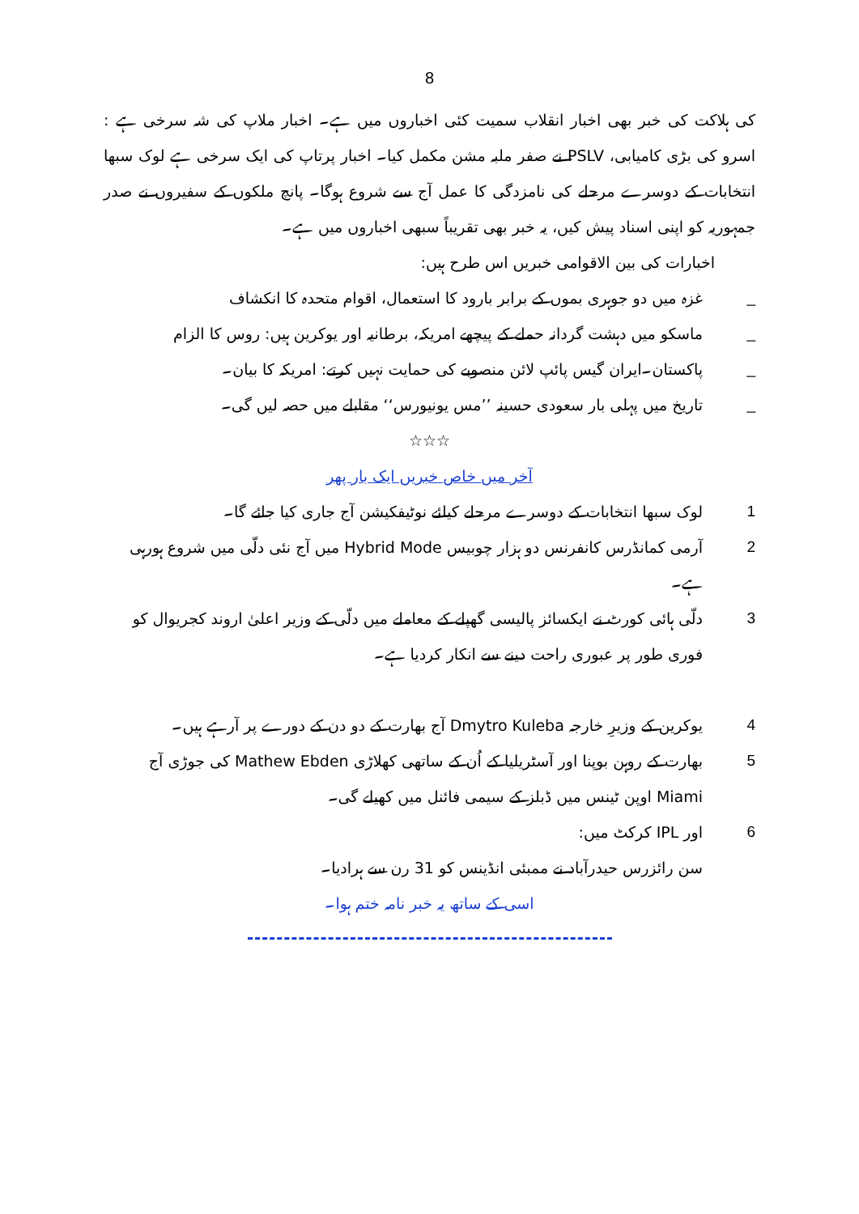8
کی ہلاکت کی خبر بھی اخبار انقلاب سمیت کئی اخباروں میں ہے۔ اخبار ملاپ کی شہ سرخی ہے : اسرو کی بڑی کامیابی، PSLV نے صفر ملبہ مشن مکمل کیا۔ اخبار پرتاپ کی ایک سرخی ہے لوک سبھا انتخابات کے دوسرے مرحلے کی نامزدگی کا عمل آج سے شروع ہوگا۔ پانچ ملکوں کے سفیروں نے صدر جمہوریہ کو اپنی اسناد پیش کیں، یہ خبر بھی تقریباً سبھی اخباروں میں ہے۔
اخبارات کی بین الاقوامی خبریں اس طرح ہیں:
_ غزہ میں دو جوہری بموں کے برابر بارود کا استعمال، اقوام متحدہ کا انکشاف
_ ماسکو میں دہشت گردانہ حملے کے پیچھے امریکہ، برطانیہ اور یوکرین ہیں: روس کا الزام
_ پاکستان۔ایران گیس پائپ لائن منصوبے کی حمایت نہیں کرتے: امریکہ کا بیان۔
_ تاریخ میں پہلی بار سعودی حسینہ ’’مس یونیورس‘‘ مقابلے میں حصہ لیں گی۔
☆☆☆
آخر میں خاص خبریں ایک بار پھر
1 لوک سبھا انتخابات کے دوسرے مرحلے کیلئے نوٹیفکیشن آج جاری کیا جائے گا۔
2 آرمی کمانڈرس کانفرنس دو ہزار چوبیس Hybrid Mode میں آج نئی دلّی میں شروع ہورہی ہے۔
3 دلّی ہائی کورٹ نے ایکسائز پالیسی گھپلے کے معاملے میں دلّی کے وزیر اعلیٰ اروند کجریوال کو فوری طور پر عبوری راحت دینے سے انکار کردیا ہے۔
4 یوکرین کے وزیرِ خارجہ Dmytro Kuleba آج بھارت کے دو دن کے دورے پر آرہے ہیں۔
5 بھارت کے روہن بوپنا اور آسٹریلیا کے اُن کے ساتھی کھلاڑی Mathew Ebden کی جوڑی آج Miami اوپن ٹینس میں ڈبلز کے سیمی فائنل میں کھیلے گی۔
6 اور IPL کرکٹ میں:
سن رائزرس حیدرآباد نے ممبئی انڈینس کو 31 رن سے ہرادیا۔
اسی کے ساتھ یہ خبر نامہ ختم ہوا۔